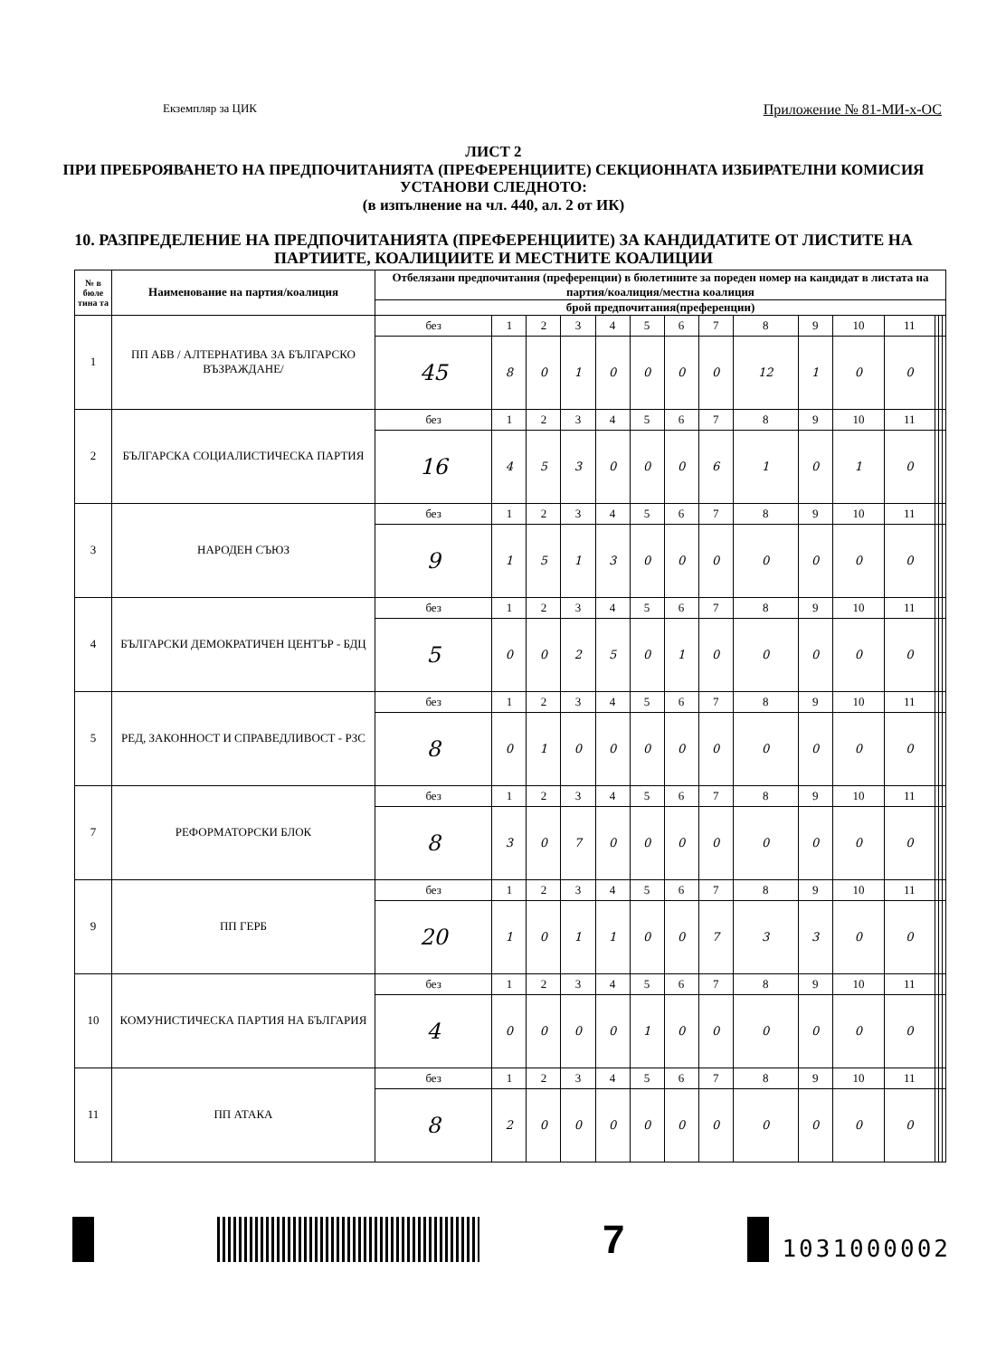Екземпляр за ЦИК Приложение № 81-МИ-х-ОС
ЛИСТ 2
ПРИ ПРЕБРОЯВАНЕТО НА ПРЕДПОЧИТАНИЯТА (ПРЕФЕРЕНЦИИТЕ) СЕКЦИОННАТА ИЗБИРАТЕЛНИ КОМИСИЯ УСТАНОВИ СЛЕДНОТО:
(в изпълнение на чл. 440, ал. 2 от ИК)
10. РАЗПРЕДЕЛЕНИЕ НА ПРЕДПОЧИТАНИЯТА (ПРЕФЕРЕНЦИИТЕ) ЗА КАНДИДАТИТЕ ОТ ЛИСТИТЕ НА ПАРТИИТЕ, КОАЛИЦИИТЕ И МЕСТНИТЕ КОАЛИЦИИ
| № в бюле тина та | Наименование на партия/коалиция | Отбелязани предпочитания (преференции) в бюлетините за пореден номер на кандидат в листата на партия/коалиция/местна коалиция | | | | | | | | | | | | | | |
| --- | --- | --- | --- | --- | --- | --- | --- | --- | --- | --- | --- | --- | --- | --- | --- | --- |
| | | брой предпочитания(преференции) | | | | | | | | | | | | | | |
| 1 | ПП АБВ / АЛТЕРНАТИВА ЗА БЪЛГАРСКО ВЪЗРАЖДАНЕ/ | без | 1 | 2 | 3 | 4 | 5 | 6 | 7 | 8 | 9 | 10 | 11 | | | |
| | | 45 | 8 | 0 | 1 | 0 | 0 | 0 | 0 | 12 | 1 | 0 | 0 | | | |
| 2 | БЪЛГАРСКА СОЦИАЛИСТИЧЕСКА ПАРТИЯ | без | 1 | 2 | 3 | 4 | 5 | 6 | 7 | 8 | 9 | 10 | 11 | | | |
| | | 16 | 4 | 5 | 3 | 0 | 0 | 0 | 6 | 1 | 0 | 1 | 0 | | | |
| 3 | НАРОДЕН СЪЮЗ | без | 1 | 2 | 3 | 4 | 5 | 6 | 7 | 8 | 9 | 10 | 11 | | | |
| | | 9 | 1 | 5 | 1 | 3 | 0 | 0 | 0 | 0 | 0 | 0 | 0 | | | |
| 4 | БЪЛГАРСКИ ДЕМОКРАТИЧЕН ЦЕНТЪР - БДЦ | без | 1 | 2 | 3 | 4 | 5 | 6 | 7 | 8 | 9 | 10 | 11 | | | |
| | | 5 | 0 | 0 | 2 | 5 | 0 | 1 | 0 | 0 | 0 | 0 | 0 | | | |
| 5 | РЕД, ЗАКОННОСТ И СПРАВЕДЛИВОСТ - РЗС | без | 1 | 2 | 3 | 4 | 5 | 6 | 7 | 8 | 9 | 10 | 11 | | | |
| | | 8 | 0 | 1 | 0 | 0 | 0 | 0 | 0 | 0 | 0 | 0 | 0 | | | |
| 7 | РЕФОРМАТОРСКИ БЛОК | без | 1 | 2 | 3 | 4 | 5 | 6 | 7 | 8 | 9 | 10 | 11 | | | |
| | | 8 | 3 | 0 | 7 | 0 | 0 | 0 | 0 | 0 | 0 | 0 | 0 | | | |
| 9 | ПП ГЕРБ | без | 1 | 2 | 3 | 4 | 5 | 6 | 7 | 8 | 9 | 10 | 11 | | | |
| | | 20 | 1 | 0 | 1 | 1 | 0 | 0 | 7 | 3 | 3 | 0 | 0 | | | |
| 10 | КОМУНИСТИЧЕСКА ПАРТИЯ НА БЪЛГАРИЯ | без | 1 | 2 | 3 | 4 | 5 | 6 | 7 | 8 | 9 | 10 | 11 | | | |
| | | 4 | 0 | 0 | 0 | 0 | 1 | 0 | 0 | 0 | 0 | 0 | 0 | | | |
| 11 | ПП АТАКА | без | 1 | 2 | 3 | 4 | 5 | 6 | 7 | 8 | 9 | 10 | 11 | | | |
| | | 8 | 2 | 0 | 0 | 0 | 0 | 0 | 0 | 0 | 0 | 0 | 0 | | | |
7
1031000002